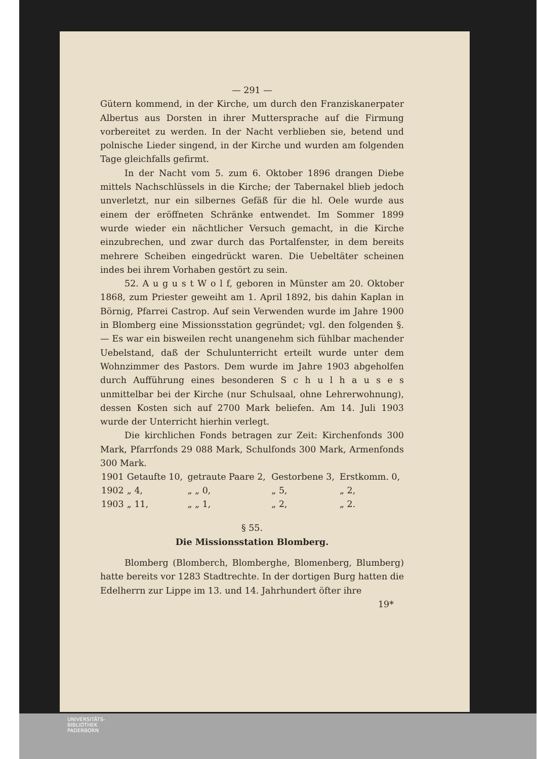— 291 —
Gütern kommend, in der Kirche, um durch den Franziskanerpater Albertus aus Dorsten in ihrer Muttersprache auf die Firmung vorbereitet zu werden. In der Nacht verblieben sie, betend und polnische Lieder singend, in der Kirche und wurden am folgenden Tage gleichfalls gefirmt.
In der Nacht vom 5. zum 6. Oktober 1896 drangen Diebe mittels Nachschlüssels in die Kirche; der Tabernakel blieb jedoch unverletzt, nur ein silbernes Gefäß für die hl. Oele wurde aus einem der eröffneten Schränke entwendet. Im Sommer 1899 wurde wieder ein nächtlicher Versuch gemacht, in die Kirche einzubrechen, und zwar durch das Portalfenster, in dem bereits mehrere Scheiben eingedrückt waren. Die Uebeltäter scheinen indes bei ihrem Vorhaben gestört zu sein.
52. A u g u s t W o l f, geboren in Münster am 20. Oktober 1868, zum Priester geweiht am 1. April 1892, bis dahin Kaplan in Börnig, Pfarrei Castrop. Auf sein Verwenden wurde im Jahre 1900 in Blomberg eine Missionsstation gegründet; vgl. den folgenden §. — Es war ein bisweilen recht unangenehm sich fühlbar machender Uebelstand, daß der Schulunterricht erteilt wurde unter dem Wohnzimmer des Pastors. Dem wurde im Jahre 1903 abgeholfen durch Aufführung eines besonderen S c h u l h a u s e s unmittelbar bei der Kirche (nur Schulsaal, ohne Lehrerwohnung), dessen Kosten sich auf 2700 Mark beliefen. Am 14. Juli 1903 wurde der Unterricht hierhin verlegt.
Die kirchlichen Fonds betragen zur Zeit: Kirchenfonds 300 Mark, Pfarrfonds 29 088 Mark, Schulfonds 300 Mark, Armenfonds 300 Mark.
| 1901 | Getaufte 10, | getraute Paare 2, | Gestorbene 3, | Erstkomm. 0, |
| 1902 | „ 4, | „ „ 0, | „ 5, | „ 2, |
| 1903 | „ 11, | „ „ 1, | „ 2, | „ 2. |
§ 55.
Die Missionsstation Blomberg.
Blomberg (Blomberch, Blomberghe, Blomenberg, Blumberg) hatte bereits vor 1283 Stadtrechte. In der dortigen Burg hatten die Edelherrn zur Lippe im 13. und 14. Jahrhundert öfter ihre
19*
UNIVERSITÄTS-
BIBLIOTHEK
PADERBORN